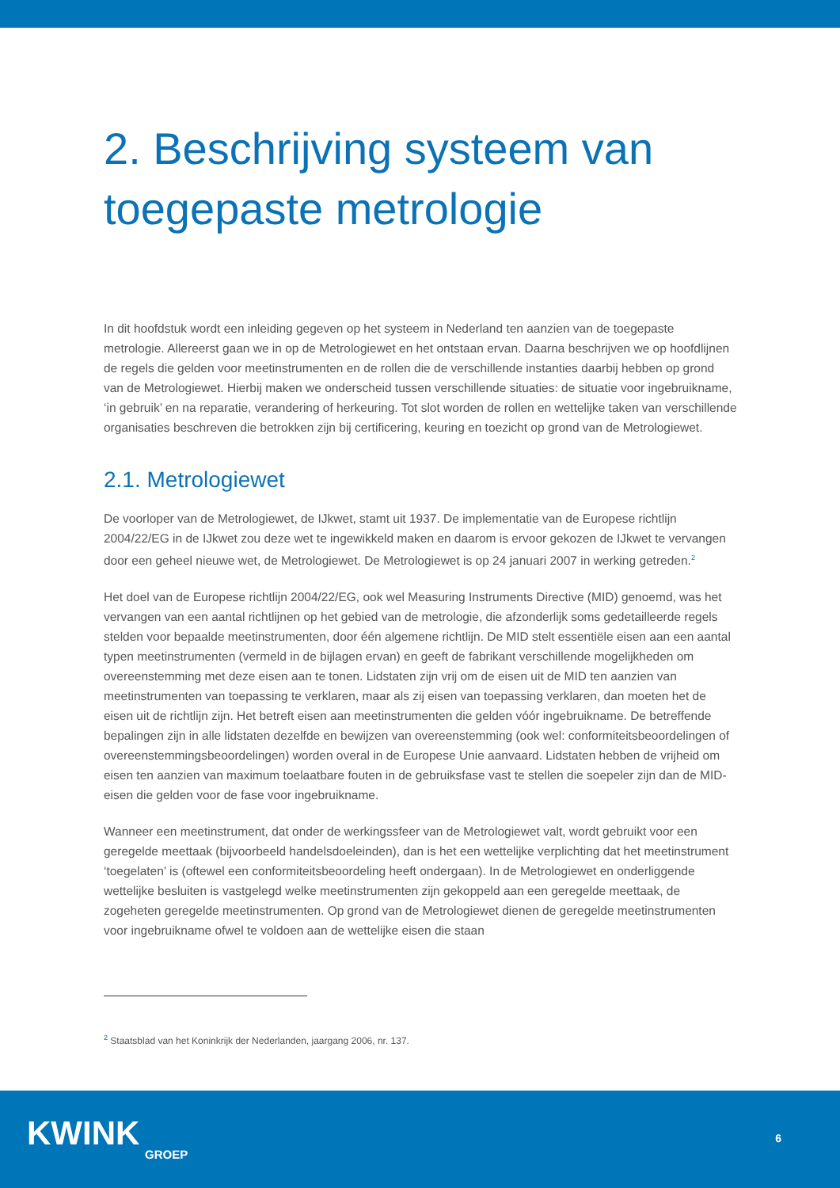2. Beschrijving systeem van toegepaste metrologie
In dit hoofdstuk wordt een inleiding gegeven op het systeem in Nederland ten aanzien van de toegepaste metrologie. Allereerst gaan we in op de Metrologiewet en het ontstaan ervan. Daarna beschrijven we op hoofdlijnen de regels die gelden voor meetinstrumenten en de rollen die de verschillende instanties daarbij hebben op grond van de Metrologiewet. Hierbij maken we onderscheid tussen verschillende situaties: de situatie voor ingebruikname, ‘in gebruik’ en na reparatie, verandering of herkeuring. Tot slot worden de rollen en wettelijke taken van verschillende organisaties beschreven die betrokken zijn bij certificering, keuring en toezicht op grond van de Metrologiewet.
2.1. Metrologiewet
De voorloper van de Metrologiewet, de IJkwet, stamt uit 1937. De implementatie van de Europese richtlijn 2004/22/EG in de IJkwet zou deze wet te ingewikkeld maken en daarom is ervoor gekozen de IJkwet te vervangen door een geheel nieuwe wet, de Metrologiewet. De Metrologiewet is op 24 januari 2007 in werking getreden.<sup>2</sup>
Het doel van de Europese richtlijn 2004/22/EG, ook wel Measuring Instruments Directive (MID) genoemd, was het vervangen van een aantal richtlijnen op het gebied van de metrologie, die afzonderlijk soms gedetailleerde regels stelden voor bepaalde meetinstrumenten, door één algemene richtlijn. De MID stelt essentiële eisen aan een aantal typen meetinstrumenten (vermeld in de bijlagen ervan) en geeft de fabrikant verschillende mogelijkheden om overeenstemming met deze eisen aan te tonen. Lidstaten zijn vrij om de eisen uit de MID ten aanzien van meetinstrumenten van toepassing te verklaren, maar als zij eisen van toepassing verklaren, dan moeten het de eisen uit de richtlijn zijn. Het betreft eisen aan meetinstrumenten die gelden vóór ingebruikname. De betreffende bepalingen zijn in alle lidstaten dezelfde en bewijzen van overeenstemming (ook wel: conformiteitsbeoordelingen of overeenstemmingsbeoordelingen) worden overal in de Europese Unie aanvaard. Lidstaten hebben de vrijheid om eisen ten aanzien van maximum toelaatbare fouten in de gebruiksfase vast te stellen die soepeler zijn dan de MID-eisen die gelden voor de fase voor ingebruikname.
Wanneer een meetinstrument, dat onder de werkingssfeer van de Metrologiewet valt, wordt gebruikt voor een geregelde meettaak (bijvoorbeeld handelsdoeleinden), dan is het een wettelijke verplichting dat het meetinstrument ‘toegelaten’ is (oftewel een conformiteitsbeoordeling heeft ondergaan). In de Metrologiewet en onderliggende wettelijke besluiten is vastgelegd welke meetinstrumenten zijn gekoppeld aan een geregelde meettaak, de zogeheten geregelde meetinstrumenten. Op grond van de Metrologiewet dienen de geregelde meetinstrumenten voor ingebruikname ofwel te voldoen aan de wettelijke eisen die staan
<sup>2</sup> Staatsblad van het Koninkrijk der Nederlanden, jaargang 2006, nr. 137.
KWINK
GROEP
6